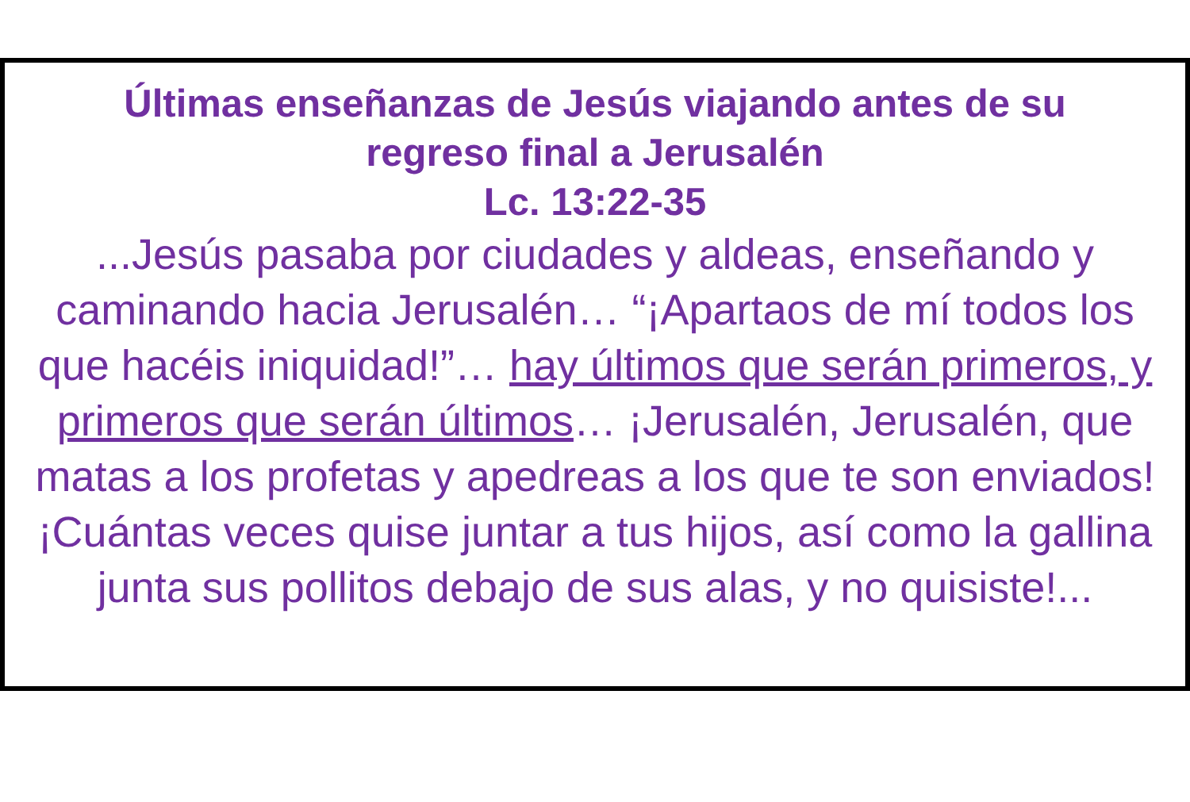Últimas enseñanzas de Jesús viajando antes de su
regreso final a Jerusalén
Lc. 13:22-35
...Jesús pasaba por ciudades y aldeas, enseñando y caminando hacia Jerusalén… “¡Apartaos de mí todos los que hacéis iniquidad!”… hay últimos que serán primeros, y primeros que serán últimos… ¡Jerusalén, Jerusalén, que matas a los profetas y apedreas a los que te son enviados! ¡Cuántas veces quise juntar a tus hijos, así como la gallina junta sus pollitos debajo de sus alas, y no quisiste!...